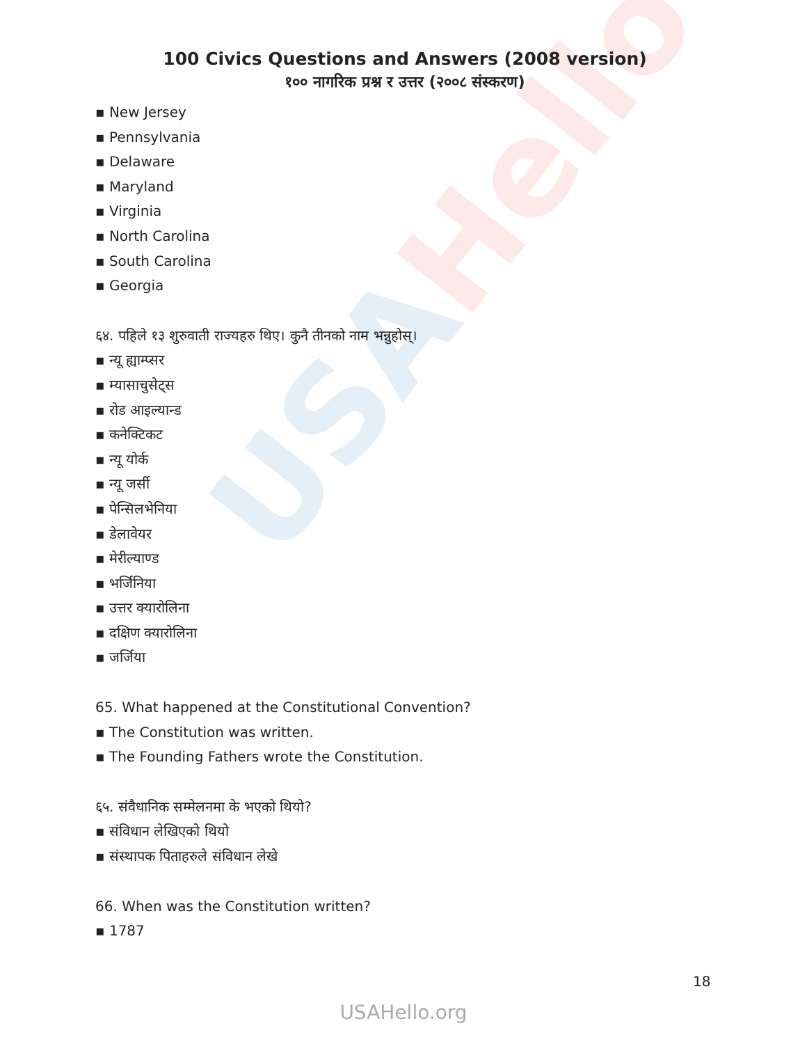USAHello
100 Civics Questions and Answers (2008 version)
१०० नागरिक प्रश्न र उत्तर (२००८ संस्करण)
▪ New Jersey
▪ Pennsylvania
▪ Delaware
▪ Maryland
▪ Virginia
▪ North Carolina
▪ South Carolina
▪ Georgia
६४. पहिले १३ शुरुवाती राज्यहरु थिए। कुनै तीनको नाम भन्नुहोस्।
▪ न्यू ह्याम्प्सर
▪ म्यासाचुसेट्स
▪ रोड आइल्यान्ड
▪ कनेक्टिकट
▪ न्यू योर्क
▪ न्यू जर्सी
▪ पेन्सिलभेनिया
▪ डेलावेयर
▪ मेरील्याण्ड
▪ भर्जिनिया
▪ उत्तर क्यारोलिना
▪ दक्षिण क्यारोलिना
▪ जर्जिया
65. What happened at the Constitutional Convention?
▪ The Constitution was written.
▪ The Founding Fathers wrote the Constitution.
६५. संवैधानिक सम्मेलनमा के भएको थियो?
▪ संविधान लेखिएको थियो
▪ संस्थापक पिताहरुले संविधान लेखे
66. When was the Constitution written?
▪ 1787
18
USAHello.org